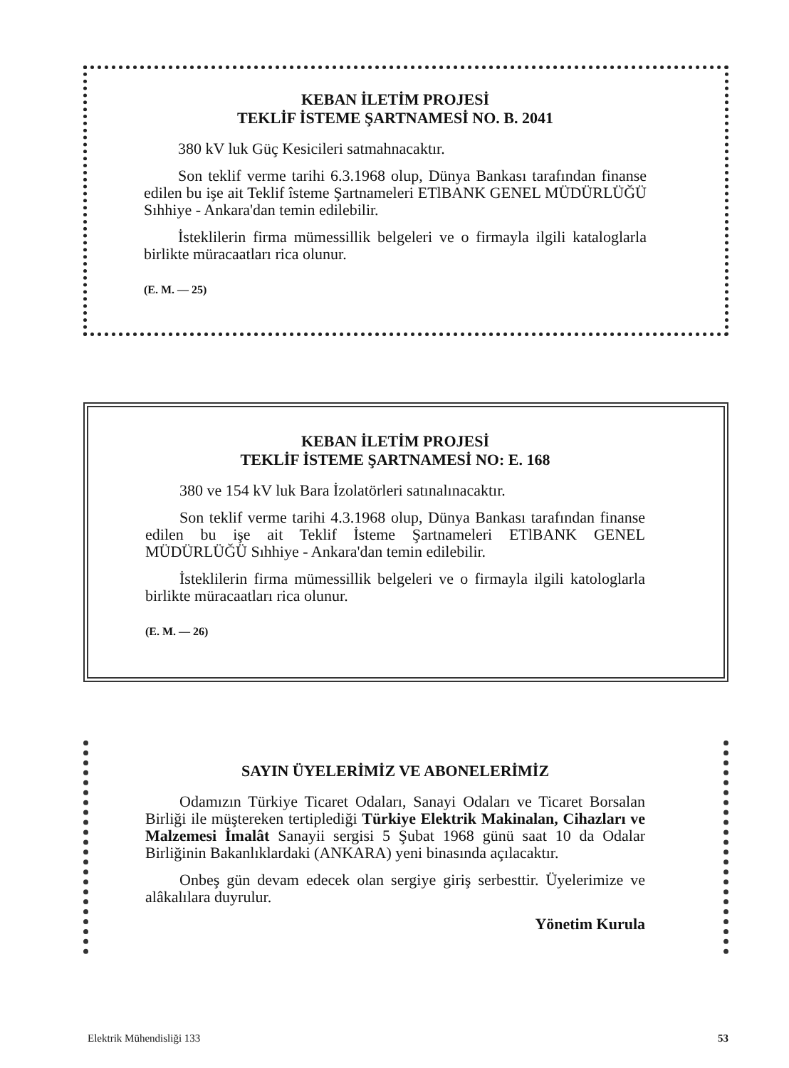KEBAN İLETİM PROJESİ
TEKLİF İSTEME ŞARTNAMESİ NO. B. 2041
380 kV luk Güç Kesicileri satmahnacaktır.
Son teklif verme tarihi 6.3.1968 olup, Dünya Bankası tarafından finanse edilen bu işe ait Teklif îsteme Şartnameleri ETlBANK GENEL MÜDÜRLÜĞÜ Sıhhiye - Ankara'dan temin edilebilir.
İsteklilerin firma mümessillik belgeleri ve o firmayla ilgili kataloglarla birlikte müracaatları rica olunur.
(E. M. — 25)
KEBAN İLETİM PROJESİ
TEKLİF İSTEME ŞARTNAMESİ NO: E. 168
380 ve 154 kV luk Bara İzolatörleri satınalınacaktır.
Son teklif verme tarihi 4.3.1968 olup, Dünya Bankası tarafından finanse edilen bu işe ait Teklif İsteme Şartnameleri ETlBANK GENEL MÜDÜRLÜĞÜ Sıhhiye - Ankara'dan temin edilebilir.
İsteklilerin firma mümessillik belgeleri ve o firmayla ilgili katologlarla birlikte müracaatları rica olunur.
(E. M. — 26)
SAYIN ÜYELERİMİZ VE ABONELERİMİZ
Odamızın Türkiye Ticaret Odaları, Sanayi Odaları ve Ticaret Borsalan Birliği ile müştereken tertiplediği Türkiye Elektrik Makinalan, Cihazları ve Malzemesi İmalât Sanayii sergisi 5 Şubat 1968 günü saat 10 da Odalar Birliğinin Bakanlıklardaki (ANKARA) yeni binasında açılacaktır.
Onbeş gün devam edecek olan sergiye giriş serbesttir. Üyelerimize ve alâkalılara duyrulur.
Yönetim Kurula
Elektrik Mühendisliği 133 53